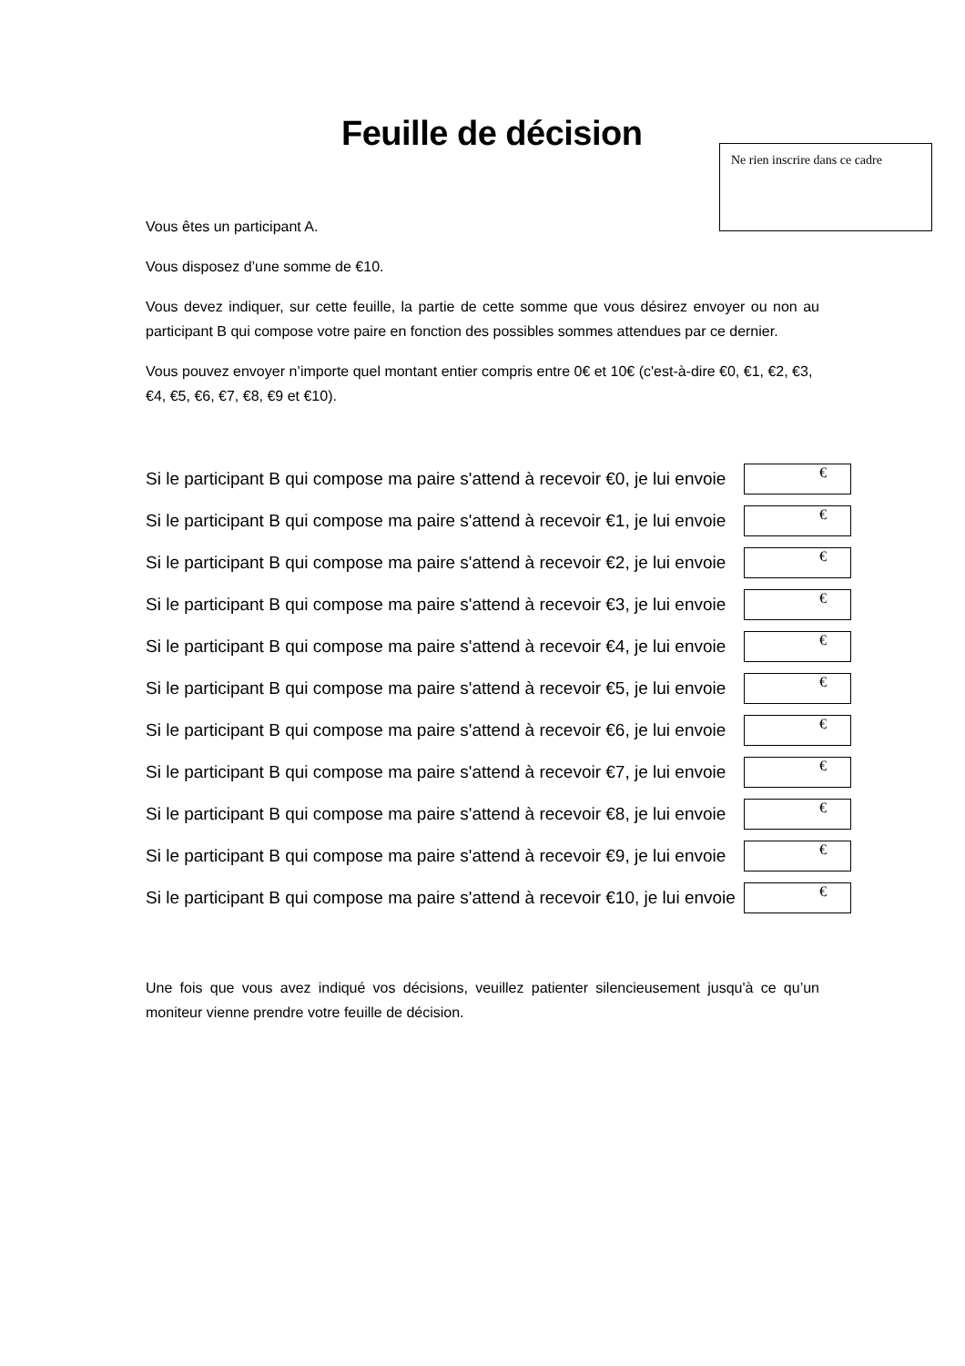Feuille de décision
Ne rien inscrire dans ce cadre
Vous êtes un participant A.
Vous disposez d’une somme de €10.
Vous devez indiquer, sur cette feuille, la partie de cette somme que vous désirez envoyer ou non au participant B qui compose votre paire en fonction des possibles sommes attendues par ce dernier.
Vous pouvez envoyer n’importe quel montant entier compris entre 0€ et 10€ (c'est-à-dire €0, €1, €2, €3, €4, €5, €6, €7, €8, €9 et €10).
Si le participant B qui compose ma paire s'attend à recevoir €0, je lui envoie €
Si le participant B qui compose ma paire s'attend à recevoir €1, je lui envoie €
Si le participant B qui compose ma paire s'attend à recevoir €2, je lui envoie €
Si le participant B qui compose ma paire s'attend à recevoir €3, je lui envoie €
Si le participant B qui compose ma paire s'attend à recevoir €4, je lui envoie €
Si le participant B qui compose ma paire s'attend à recevoir €5, je lui envoie €
Si le participant B qui compose ma paire s'attend à recevoir €6, je lui envoie €
Si le participant B qui compose ma paire s'attend à recevoir €7, je lui envoie €
Si le participant B qui compose ma paire s'attend à recevoir €8, je lui envoie €
Si le participant B qui compose ma paire s'attend à recevoir €9, je lui envoie €
Si le participant B qui compose ma paire s'attend à recevoir €10, je lui envoie €
Une fois que vous avez indiqué vos décisions, veuillez patienter silencieusement jusqu'à ce qu’un moniteur vienne prendre votre feuille de décision.